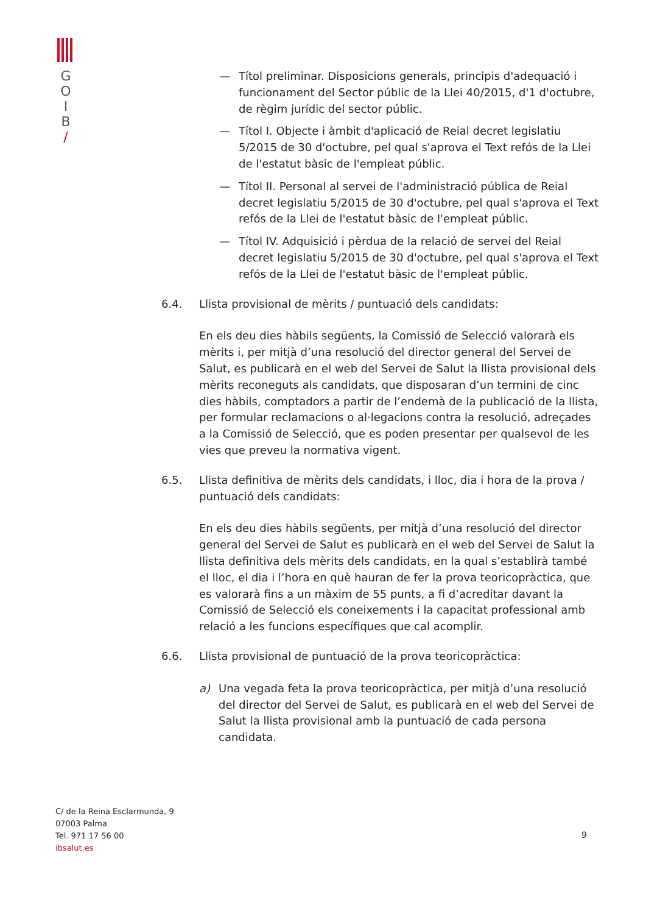G
O
I
B
/
— Títol preliminar. Disposicions generals, principis d'adequació i funcionament del Sector públic de la Llei 40/2015, d'1 d'octubre, de règim jurídic del sector públic.
— Títol I. Objecte i àmbit d'aplicació de Reial decret legislatiu 5/2015 de 30 d'octubre, pel qual s'aprova el Text refós de la Llei de l'estatut bàsic de l'empleat públic.
— Títol II. Personal al servei de l'administració pública de Reial decret legislatiu 5/2015 de 30 d'octubre, pel qual s'aprova el Text refós de la Llei de l'estatut bàsic de l'empleat públic.
— Títol IV. Adquisició i pèrdua de la relació de servei del Reial decret legislatiu 5/2015 de 30 d'octubre, pel qual s'aprova el Text refós de la Llei de l'estatut bàsic de l'empleat públic.
6.4. Llista provisional de mèrits / puntuació dels candidats:
En els deu dies hàbils següents, la Comissió de Selecció valorarà els mèrits i, per mitjà d’una resolució del director general del Servei de Salut, es publicarà en el web del Servei de Salut la llista provisional dels mèrits reconeguts als candidats, que disposaran d’un termini de cinc dies hàbils, comptadors a partir de l’endemà de la publicació de la llista, per formular reclamacions o al·legacions contra la resolució, adreçades a la Comissió de Selecció, que es poden presentar per qualsevol de les vies que preveu la normativa vigent.
6.5. Llista definitiva de mèrits dels candidats, i lloc, dia i hora de la prova / puntuació dels candidats:
En els deu dies hàbils següents, per mitjà d’una resolució del director general del Servei de Salut es publicarà en el web del Servei de Salut la llista definitiva dels mèrits dels candidats, en la qual s’establirà també el lloc, el dia i l’hora en què hauran de fer la prova teoricopràctica, que es valorarà fins a un màxim de 55 punts, a fi d’acreditar davant la Comissió de Selecció els coneixements i la capacitat professional amb relació a les funcions específiques que cal acomplir.
6.6. Llista provisional de puntuació de la prova teoricopràctica:
a) Una vegada feta la prova teoricopràctica, per mitjà d’una resolució del director del Servei de Salut, es publicarà en el web del Servei de Salut la llista provisional amb la puntuació de cada persona candidata.
C/ de la Reina Esclarmunda, 9
07003 Palma
Tel. 971 17 56 00
ibsalut.es
9